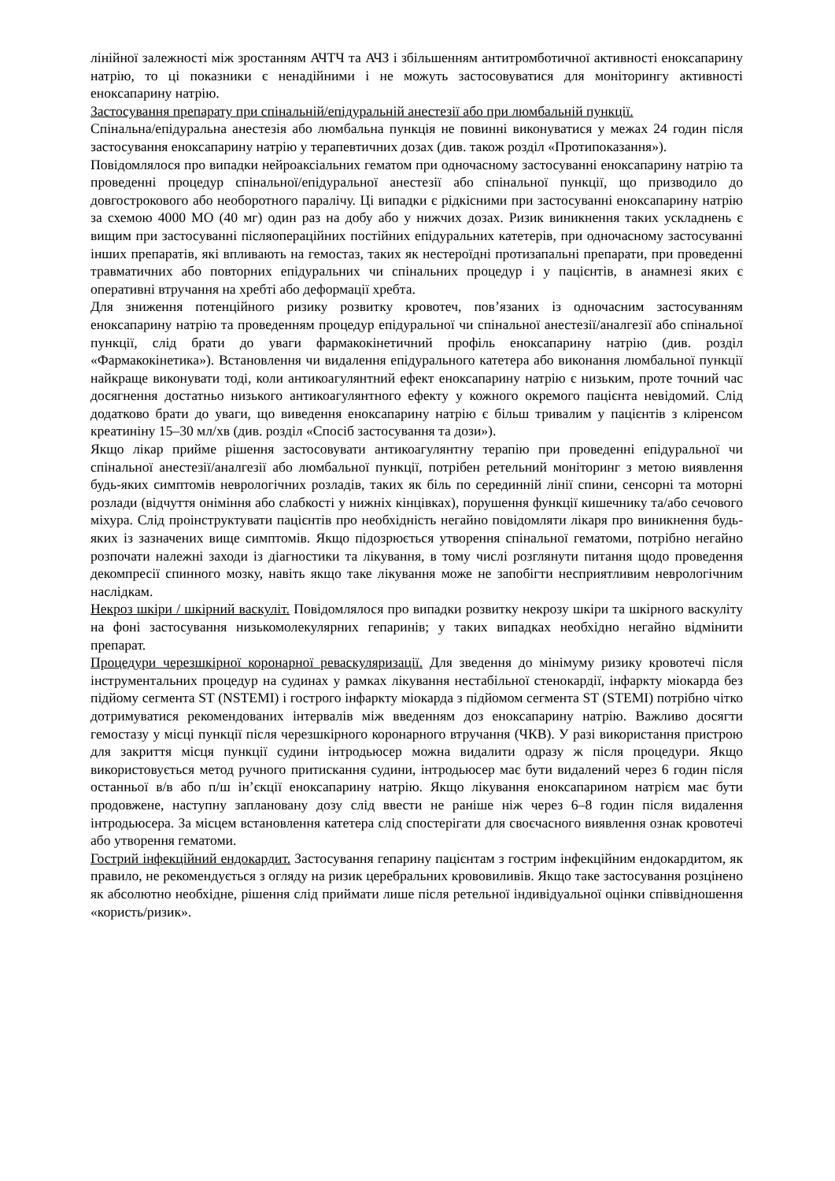лінійної залежності між зростанням АЧТЧ та АЧЗ і збільшенням антитромботичної активності еноксапарину натрію, то ці показники є ненадійними і не можуть застосовуватися для моніторингу активності еноксапарину натрію.
Застосування препарату при спінальній/епідуральній анестезії або при люмбальній пункції.
Спінальна/епідуральна анестезія або люмбальна пункція не повинні виконуватися у межах 24 годин після застосування еноксапарину натрію у терапевтичних дозах (див. також розділ «Протипоказання»).
Повідомлялося про випадки нейроаксіальних гематом при одночасному застосуванні еноксапарину натрію та проведенні процедур спінальної/епідуральної анестезії або спінальної пункції, що призводило до довгострокового або необоротного паралічу. Ці випадки є рідкісними при застосуванні еноксапарину натрію за схемою 4000 МО (40 мг) один раз на добу або у нижчих дозах. Ризик виникнення таких ускладнень є вищим при застосуванні післяопераційних постійних епідуральних катетерів, при одночасному застосуванні інших препаратів, які впливають на гемостаз, таких як нестероїдні протизапальні препарати, при проведенні травматичних або повторних епідуральних чи спінальних процедур і у пацієнтів, в анамнезі яких є оперативні втручання на хребті або деформації хребта.
Для зниження потенційного ризику розвитку кровотеч, пов’язаних із одночасним застосуванням еноксапарину натрію та проведенням процедур епідуральної чи спінальної анестезії/аналгезії або спінальної пункції, слід брати до уваги фармакокінетичний профіль еноксапарину натрію (див. розділ «Фармакокінетика»). Встановлення чи видалення епідурального катетера або виконання люмбальної пункції найкраще виконувати тоді, коли антикоагулянтний ефект еноксапарину натрію є низьким, проте точний час досягнення достатньо низького антикоагулянтного ефекту у кожного окремого пацієнта невідомий. Слід додатково брати до уваги, що виведення еноксапарину натрію є більш тривалим у пацієнтів з кліренсом креатиніну 15–30 мл/хв (див. розділ «Спосіб застосування та дози»).
Якщо лікар прийме рішення застосовувати антикоагулянтну терапію при проведенні епідуральної чи спінальної анестезії/аналгезії або люмбальної пункції, потрібен ретельний моніторинг з метою виявлення будь-яких симптомів неврологічних розладів, таких як біль по серединній лінії спини, сенсорні та моторні розлади (відчуття оніміння або слабкості у нижніх кінцівках), порушення функції кишечнику та/або сечового міхура. Слід проінструктувати пацієнтів про необхідність негайно повідомляти лікаря про виникнення будь-яких із зазначених вище симптомів. Якщо підозрюється утворення спінальної гематоми, потрібно негайно розпочати належні заходи із діагностики та лікування, в тому числі розглянути питання щодо проведення декомпресії спинного мозку, навіть якщо таке лікування може не запобігти несприятливим неврологічним наслідкам.
Некроз шкіри / шкірний васкуліт. Повідомлялося про випадки розвитку некрозу шкіри та шкірного васкуліту на фоні застосування низькомолекулярних гепаринів; у таких випадках необхідно негайно відмінити препарат.
Процедури черезшкірної коронарної реваскуляризації. Для зведення до мінімуму ризику кровотечі після інструментальних процедур на судинах у рамках лікування нестабільної стенокардії, інфаркту міокарда без підйому сегмента ST (NSTEMI) і гострого інфаркту міокарда з підйомом сегмента ST (STEMI) потрібно чітко дотримуватися рекомендованих інтервалів між введенням доз еноксапарину натрію. Важливо досягти гемостазу у місці пункції після черезшкірного коронарного втручання (ЧКВ). У разі використання пристрою для закриття місця пункції судини інтродьюсер можна видалити одразу ж після процедури. Якщо використовується метод ручного притискання судини, інтродьюсер має бути видалений через 6 годин після останньої в/в або п/ш ін’єкції еноксапарину натрію. Якщо лікування еноксапарином натрієм має бути продовжене, наступну заплановану дозу слід ввести не раніше ніж через 6–8 годин після видалення інтродьюсера. За місцем встановлення катетера слід спостерігати для своєчасного виявлення ознак кровотечі або утворення гематоми.
Гострий інфекційний ендокардит. Застосування гепарину пацієнтам з гострим інфекційним ендокардитом, як правило, не рекомендується з огляду на ризик церебральних крововиливів. Якщо таке застосування розцінено як абсолютно необхідне, рішення слід приймати лише після ретельної індивідуальної оцінки співвідношення «користь/ризик».